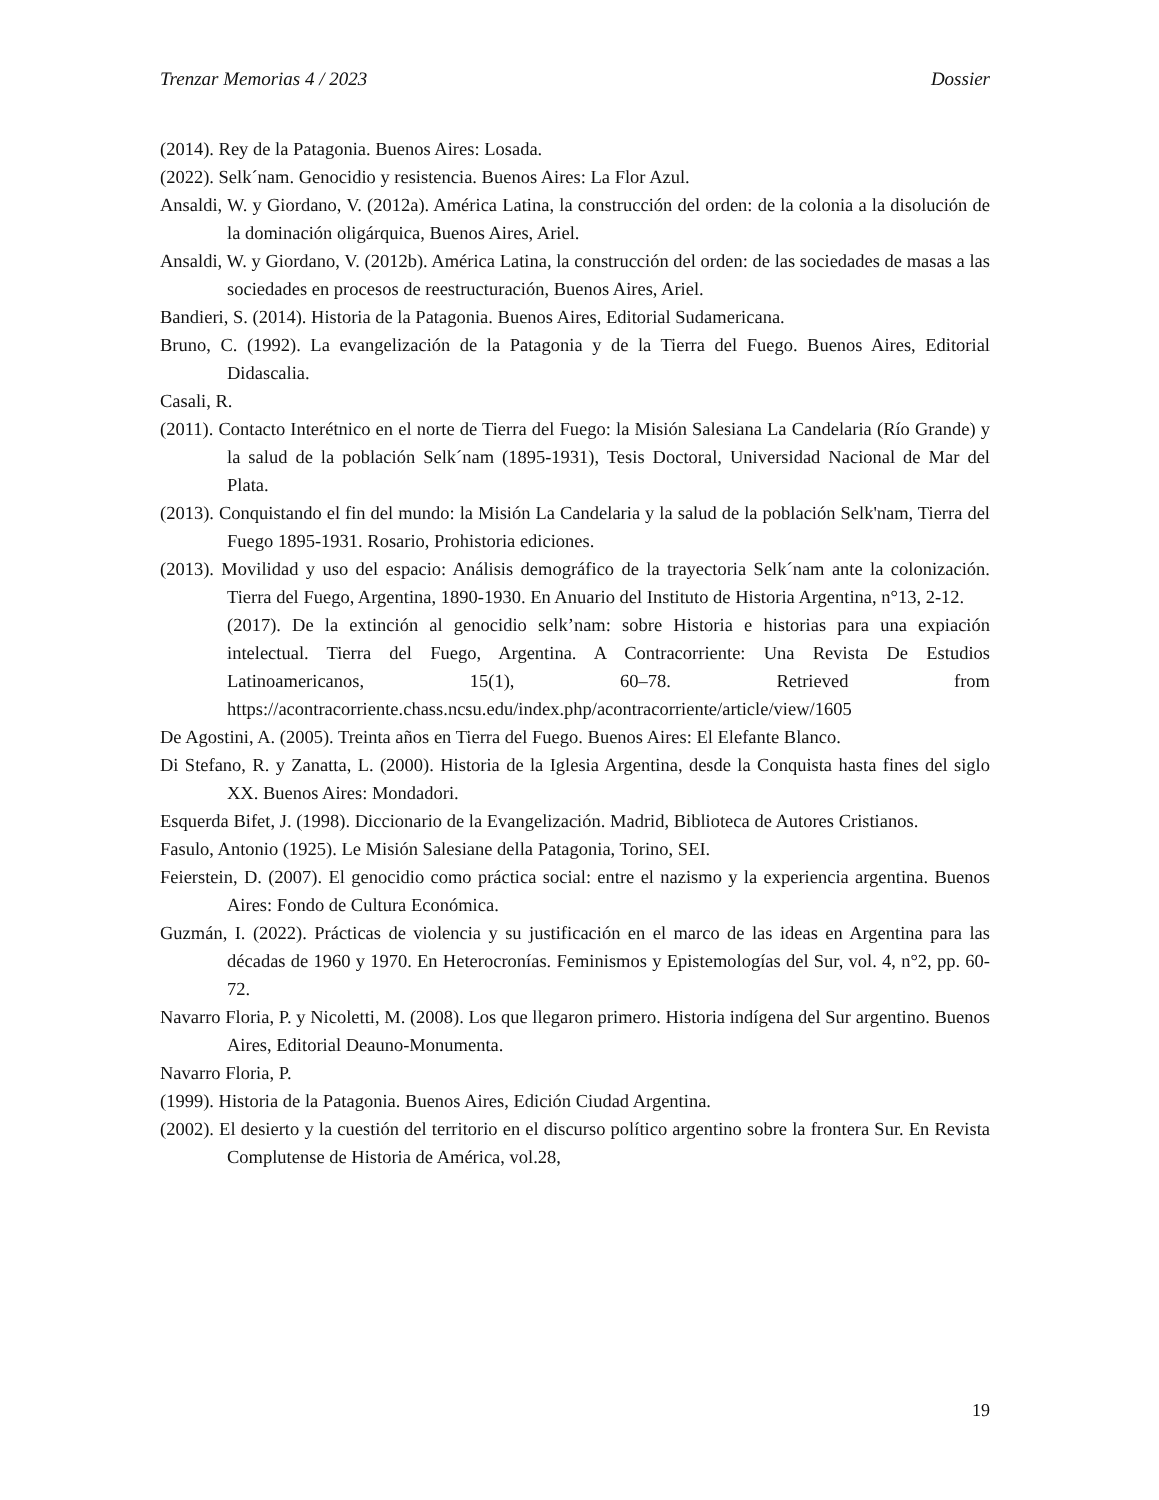Trenzar Memorias 4 / 2023 Dossier
(2014). Rey de la Patagonia. Buenos Aires: Losada.
(2022). Selk´nam. Genocidio y resistencia. Buenos Aires: La Flor Azul.
Ansaldi, W. y Giordano, V. (2012a). América Latina, la construcción del orden: de la colonia a la disolución de la dominación oligárquica, Buenos Aires, Ariel.
Ansaldi, W. y Giordano, V. (2012b). América Latina, la construcción del orden: de las sociedades de masas a las sociedades en procesos de reestructuración, Buenos Aires, Ariel.
Bandieri, S. (2014). Historia de la Patagonia. Buenos Aires, Editorial Sudamericana.
Bruno, C. (1992). La evangelización de la Patagonia y de la Tierra del Fuego. Buenos Aires, Editorial Didascalia.
Casali, R.
(2011). Contacto Interétnico en el norte de Tierra del Fuego: la Misión Salesiana La Candelaria (Río Grande) y la salud de la población Selk´nam (1895-1931), Tesis Doctoral, Universidad Nacional de Mar del Plata.
(2013). Conquistando el fin del mundo: la Misión La Candelaria y la salud de la población Selk'nam, Tierra del Fuego 1895-1931. Rosario, Prohistoria ediciones.
(2013). Movilidad y uso del espacio: Análisis demográfico de la trayectoria Selk´nam ante la colonización. Tierra del Fuego, Argentina, 1890-1930. En Anuario del Instituto de Historia Argentina, n°13, 2-12.
(2017). De la extinción al genocidio selk’nam: sobre Historia e historias para una expiación intelectual. Tierra del Fuego, Argentina. A Contracorriente: Una Revista De Estudios Latinoamericanos, 15(1), 60–78. Retrieved from https://acontracorriente.chass.ncsu.edu/index.php/acontracorriente/article/view/1605
De Agostini, A. (2005). Treinta años en Tierra del Fuego. Buenos Aires: El Elefante Blanco.
Di Stefano, R. y Zanatta, L. (2000). Historia de la Iglesia Argentina, desde la Conquista hasta fines del siglo XX. Buenos Aires: Mondadori.
Esquerda Bifet, J. (1998). Diccionario de la Evangelización. Madrid, Biblioteca de Autores Cristianos.
Fasulo, Antonio (1925). Le Misión Salesiane della Patagonia, Torino, SEI.
Feierstein, D. (2007). El genocidio como práctica social: entre el nazismo y la experiencia argentina. Buenos Aires: Fondo de Cultura Económica.
Guzmán, I. (2022). Prácticas de violencia y su justificación en el marco de las ideas en Argentina para las décadas de 1960 y 1970. En Heterocronías. Feminismos y Epistemologías del Sur, vol. 4, n°2, pp. 60-72.
Navarro Floria, P. y Nicoletti, M. (2008). Los que llegaron primero. Historia indígena del Sur argentino. Buenos Aires, Editorial Deauno-Monumenta.
Navarro Floria, P.
(1999). Historia de la Patagonia. Buenos Aires, Edición Ciudad Argentina.
(2002). El desierto y la cuestión del territorio en el discurso político argentino sobre la frontera Sur. En Revista Complutense de Historia de América, vol.28,
19